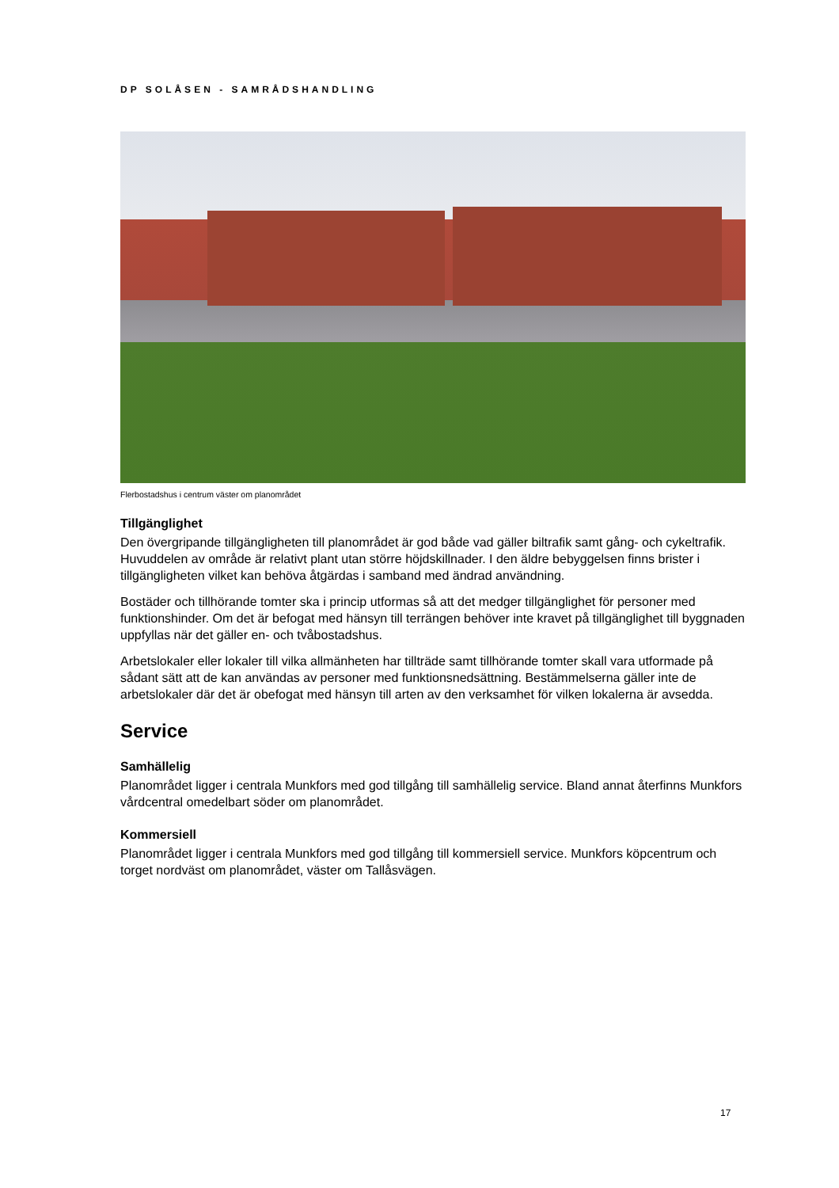DP SOLÅSEN - SAMRÅDSHANDLING
Flerbostadshus i centrum väster om planområdet
Tillgänglighet
Den övergripande tillgängligheten till planområdet är god både vad gäller biltrafik samt gång- och cykeltrafik. Huvuddelen av område är relativt plant utan större höjdskillnader. I den äldre bebyggelsen finns brister i tillgängligheten vilket kan behöva åtgärdas i samband med ändrad användning.
Bostäder och tillhörande tomter ska i princip utformas så att det medger tillgänglighet för personer med funktionshinder. Om det är befogat med hänsyn till terrängen behöver inte kravet på tillgänglighet till byggnaden uppfyllas när det gäller en- och tvåbostadshus.
Arbetslokaler eller lokaler till vilka allmänheten har tillträde samt tillhörande tomter skall vara utformade på sådant sätt att de kan användas av personer med funktionsnedsättning. Bestämmelserna gäller inte de arbetslokaler där det är obefogat med hänsyn till arten av den verksamhet för vilken lokalerna är avsedda.
Service
Samhällelig
Planområdet ligger i centrala Munkfors med god tillgång till samhällelig service. Bland annat återfinns Munkfors vårdcentral omedelbart söder om planområdet.
Kommersiell
Planområdet ligger i centrala Munkfors med god tillgång till kommersiell service. Munkfors köpcentrum och torget nordväst om planområdet, väster om Tallåsvägen.
17